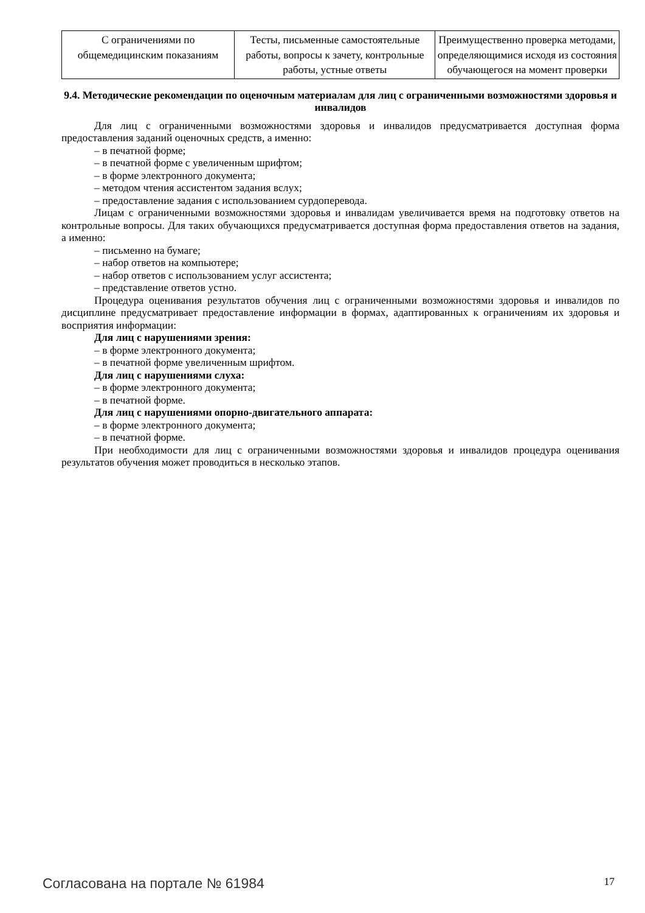| С ограничениями по общемедицинским показаниям | Тесты, письменные самостоятельные работы, вопросы к зачету, контрольные работы, устные ответы | Преимущественно проверка методами, определяющимися исходя из состояния обучающегося на момент проверки |
9.4. Методические рекомендации по оценочным материалам для лиц с ограниченными возможностями здоровья и инвалидов
Для лиц с ограниченными возможностями здоровья и инвалидов предусматривается доступная форма предоставления заданий оценочных средств, а именно:
– в печатной форме;
– в печатной форме с увеличенным шрифтом;
– в форме электронного документа;
– методом чтения ассистентом задания вслух;
– предоставление задания с использованием сурдоперевода.
Лицам с ограниченными возможностями здоровья и инвалидам увеличивается время на подготовку ответов на контрольные вопросы. Для таких обучающихся предусматривается доступная форма предоставления ответов на задания, а именно:
– письменно на бумаге;
– набор ответов на компьютере;
– набор ответов с использованием услуг ассистента;
– представление ответов устно.
Процедура оценивания результатов обучения лиц с ограниченными возможностями здоровья и инвалидов по дисциплине предусматривает предоставление информации в формах, адаптированных к ограничениям их здоровья и восприятия информации:
Для лиц с нарушениями зрения:
– в форме электронного документа;
– в печатной форме увеличенным шрифтом.
Для лиц с нарушениями слуха:
– в форме электронного документа;
– в печатной форме.
Для лиц с нарушениями опорно-двигательного аппарата:
– в форме электронного документа;
– в печатной форме.
При необходимости для лиц с ограниченными возможностями здоровья и инвалидов процедура оценивания результатов обучения может проводиться в несколько этапов.
Согласована на портале № 61984 17